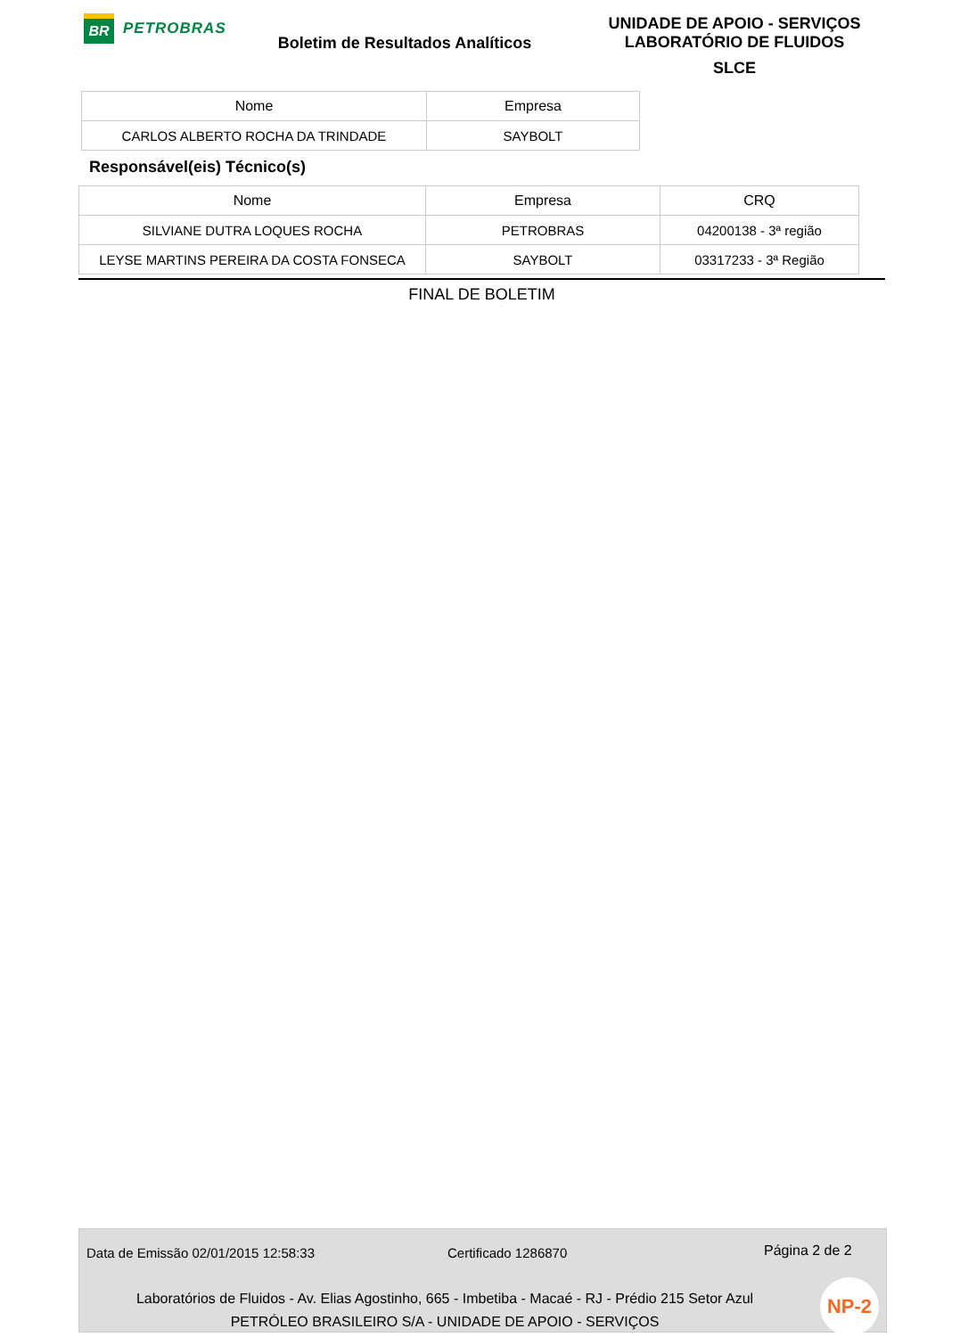BR
PETROBRAS
Boletim de Resultados Analíticos
UNIDADE DE APOIO - SERVIÇOS
LABORATÓRIO DE FLUIDOS
SLCE
| Nome | Empresa |
| --- | --- |
| CARLOS ALBERTO ROCHA DA TRINDADE | SAYBOLT |
Responsável(eis) Técnico(s)
| Nome | Empresa | CRQ |
| --- | --- | --- |
| SILVIANE DUTRA LOQUES ROCHA | PETROBRAS | 04200138 - 3ª região |
| LEYSE MARTINS PEREIRA DA COSTA FONSECA | SAYBOLT | 03317233 - 3ª Região |
FINAL DE BOLETIM
Data de Emissão 02/01/2015 12:58:33 Certificado 1286870 Página 2 de 2
Laboratórios de Fluidos - Av. Elias Agostinho, 665 - Imbetiba - Macaé - RJ - Prédio 215 Setor Azul
PETRÓLEO BRASILEIRO S/A - UNIDADE DE APOIO - SERVIÇOS
NP-2